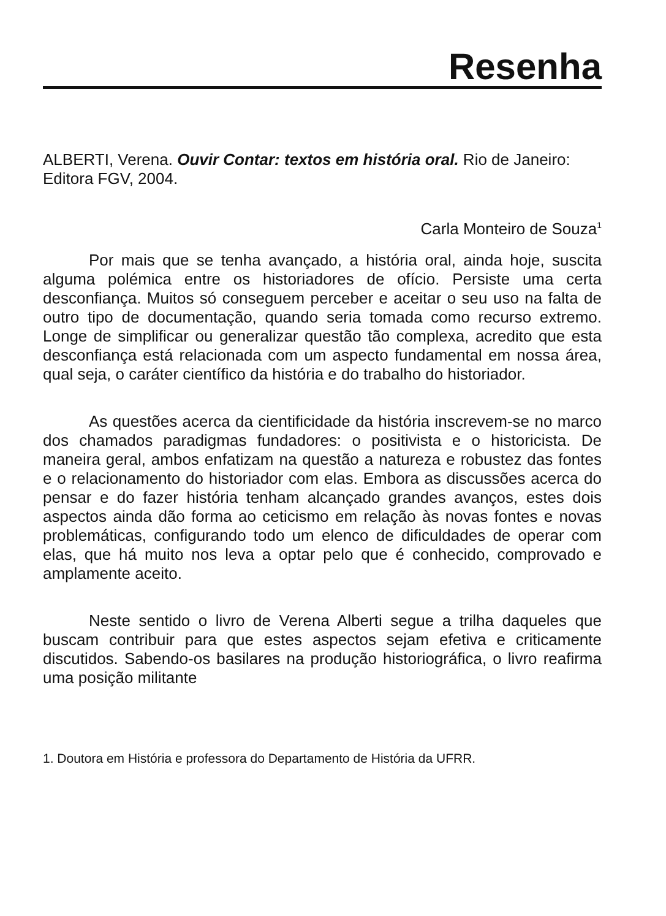Resenha
ALBERTI, Verena. Ouvir Contar: textos em história oral. Rio de Janeiro: Editora FGV, 2004.
Carla Monteiro de Souza<sup>1</sup>
Por mais que se tenha avançado, a história oral, ainda hoje, suscita alguma polémica entre os historiadores de ofício. Persiste uma certa desconfiança. Muitos só conseguem perceber e aceitar o seu uso na falta de outro tipo de documentação, quando seria tomada como recurso extremo. Longe de simplificar ou generalizar questão tão complexa, acredito que esta desconfiança está relacionada com um aspecto fundamental em nossa área, qual seja, o caráter científico da história e do trabalho do historiador.
As questões acerca da cientificidade da história inscrevem-se no marco dos chamados paradigmas fundadores: o positivista e o historicista. De maneira geral, ambos enfatizam na questão a natureza e robustez das fontes e o relacionamento do historiador com elas. Embora as discussões acerca do pensar e do fazer história tenham alcançado grandes avanços, estes dois aspectos ainda dão forma ao ceticismo em relação às novas fontes e novas problemáticas, configurando todo um elenco de dificuldades de operar com elas, que há muito nos leva a optar pelo que é conhecido, comprovado e amplamente aceito.
Neste sentido o livro de Verena Alberti segue a trilha daqueles que buscam contribuir para que estes aspectos sejam efetiva e criticamente discutidos. Sabendo-os basilares na produção historiográfica, o livro reafirma uma posição militante
1. Doutora em História e professora do Departamento de História da UFRR.